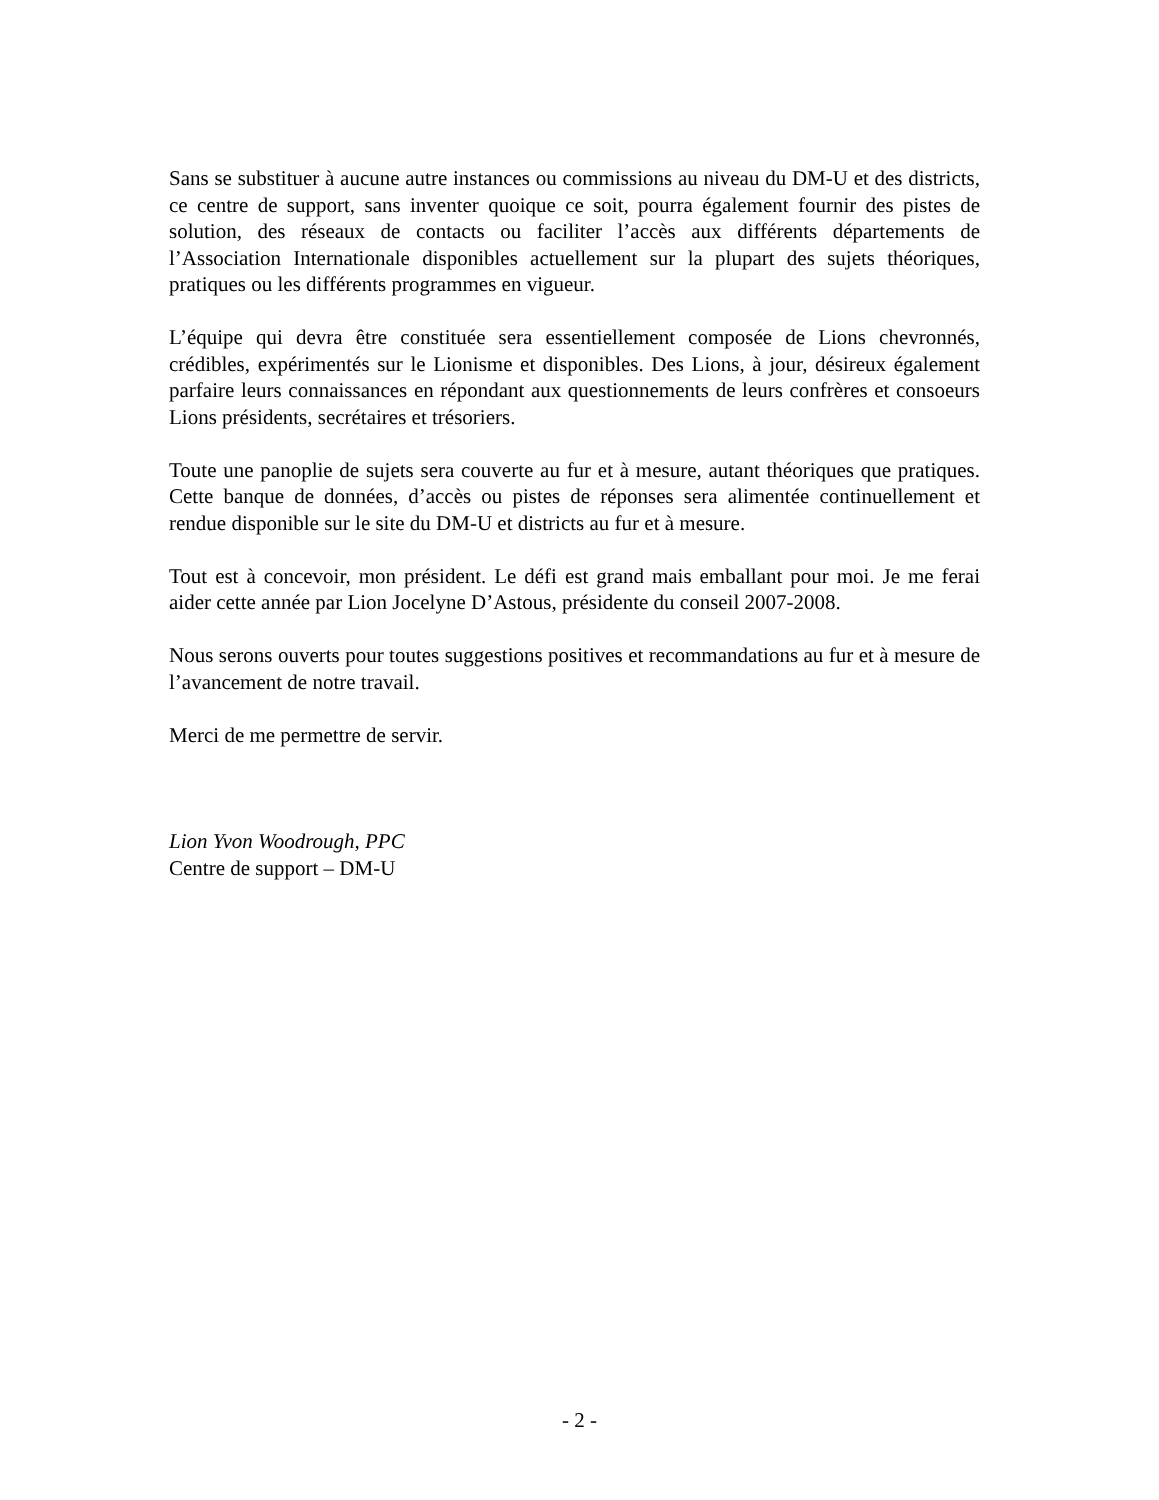Sans se substituer à aucune autre instances ou commissions au niveau du DM-U et des districts, ce centre de support, sans inventer quoique ce soit, pourra également fournir des pistes de solution, des réseaux de contacts ou faciliter l’accès aux différents départements de l’Association Internationale disponibles actuellement sur la plupart des sujets théoriques, pratiques ou les différents programmes en vigueur.
L’équipe qui devra être constituée sera essentiellement composée de Lions chevronnés, crédibles, expérimentés sur le Lionisme et disponibles. Des Lions, à jour, désireux également parfaire leurs connaissances en répondant aux questionnements de leurs confrères et consoeurs Lions présidents, secrétaires et trésoriers.
Toute une panoplie de sujets sera couverte au fur et à mesure, autant théoriques que pratiques. Cette banque de données, d’accès ou pistes de réponses sera alimentée continuellement et rendue disponible sur le site du DM-U et districts au fur et à mesure.
Tout est à concevoir, mon président. Le défi est grand mais emballant pour moi. Je me ferai aider cette année par Lion Jocelyne D’Astous, présidente du conseil 2007-2008.
Nous serons ouverts pour toutes suggestions positives et recommandations au fur et à mesure de l’avancement de notre travail.
Merci de me permettre de servir.
Lion Yvon Woodrough, PPC
Centre de support – DM-U
- 2 -